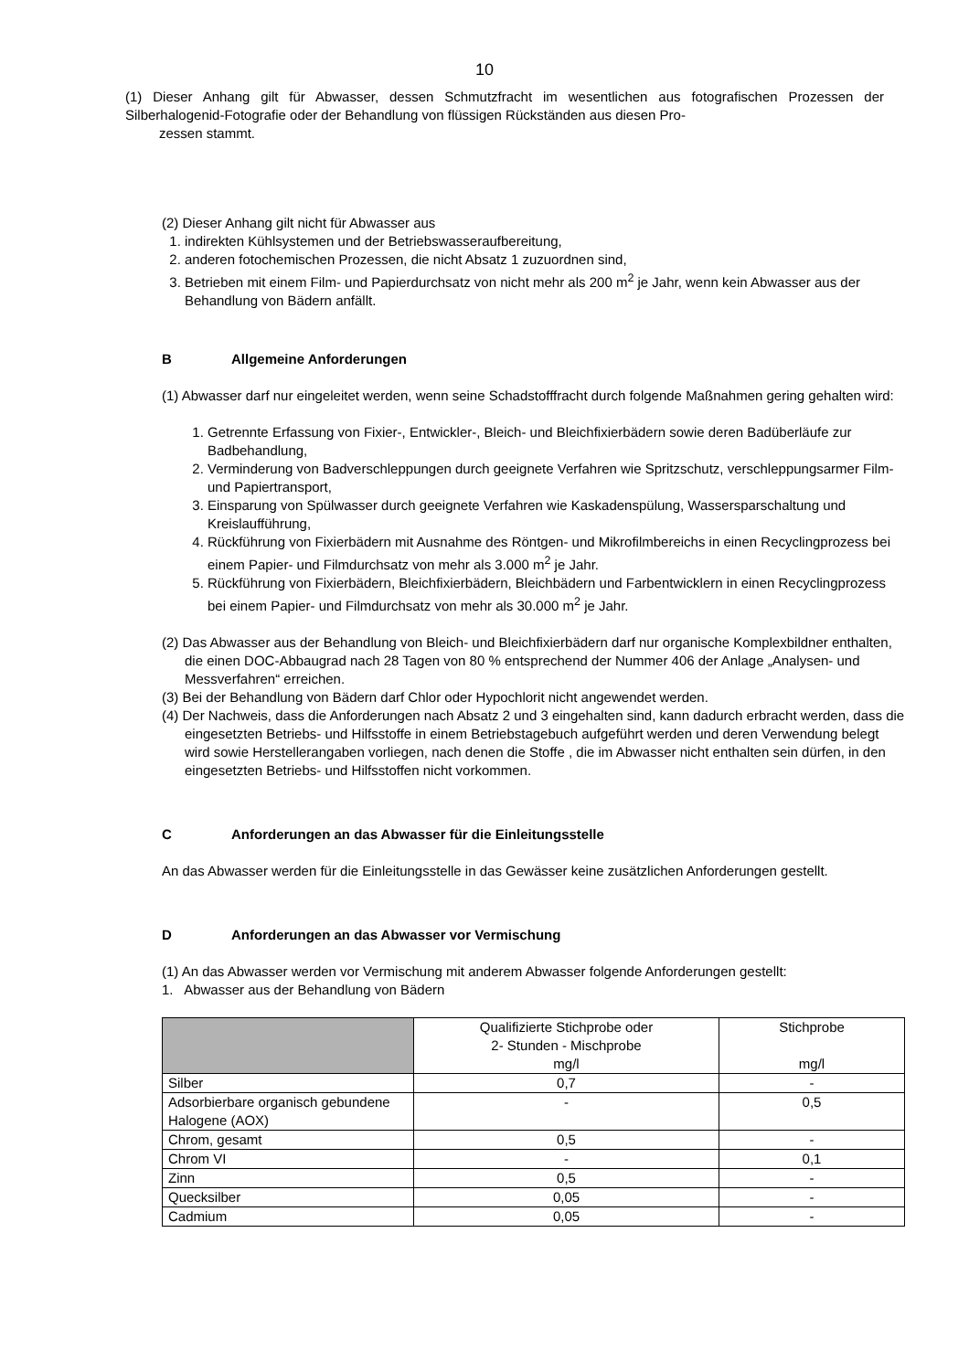10
(1) Dieser Anhang gilt für Abwasser, dessen Schmutzfracht im wesentlichen aus fotografischen Prozessen der Silberhalogenid-Fotografie oder der Behandlung von flüssigen Rückständen aus diesen Pro-
zessen stammt.
(2) Dieser Anhang gilt nicht für Abwasser aus
1. indirekten Kühlsystemen und der Betriebswasseraufbereitung,
2. anderen fotochemischen Prozessen, die nicht Absatz 1 zuzuordnen sind,
3. Betrieben mit einem Film- und Papierdurchsatz von nicht mehr als 200 m<sup>2</sup> je Jahr, wenn kein Abwasser aus der Behandlung von Bädern anfällt.
B Allgemeine Anforderungen
(1) Abwasser darf nur eingeleitet werden, wenn seine Schadstofffracht durch folgende Maßnahmen gering gehalten wird:
1. Getrennte Erfassung von Fixier-, Entwickler-, Bleich- und Bleichfixierbädern sowie deren Badüberläufe zur Badbehandlung,
2. Verminderung von Badverschleppungen durch geeignete Verfahren wie Spritzschutz, verschleppungsarmer Film- und Papiertransport,
3. Einsparung von Spülwasser durch geeignete Verfahren wie Kaskadenspülung, Wassersparschaltung und Kreislaufführung,
4. Rückführung von Fixierbädern mit Ausnahme des Röntgen- und Mikrofilmbereichs in einen Recyclingprozess bei einem Papier- und Filmdurchsatz von mehr als 3.000 m<sup>2</sup> je Jahr.
5. Rückführung von Fixierbädern, Bleichfixierbädern, Bleichbädern und Farbentwicklern in einen Recyclingprozess bei einem Papier- und Filmdurchsatz von mehr als 30.000 m<sup>2</sup> je Jahr.
(2) Das Abwasser aus der Behandlung von Bleich- und Bleichfixierbädern darf nur organische Komplexbildner enthalten, die einen DOC-Abbaugrad nach 28 Tagen von 80 % entsprechend der Nummer 406 der Anlage „Analysen- und Messverfahren“ erreichen.
(3) Bei der Behandlung von Bädern darf Chlor oder Hypochlorit nicht angewendet werden.
(4) Der Nachweis, dass die Anforderungen nach Absatz 2 und 3 eingehalten sind, kann dadurch erbracht werden, dass die eingesetzten Betriebs- und Hilfsstoffe in einem Betriebstagebuch aufgeführt werden und deren Verwendung belegt wird sowie Herstellerangaben vorliegen, nach denen die Stoffe , die im Abwasser nicht enthalten sein dürfen, in den eingesetzten Betriebs- und Hilfsstoffen nicht vorkommen.
C Anforderungen an das Abwasser für die Einleitungsstelle
An das Abwasser werden für die Einleitungsstelle in das Gewässer keine zusätzlichen Anforderungen gestellt.
D Anforderungen an das Abwasser vor Vermischung
(1) An das Abwasser werden vor Vermischung mit anderem Abwasser folgende Anforderungen gestellt:
1. Abwasser aus der Behandlung von Bädern
| | Qualifizierte Stichprobe oder 2- Stunden - Mischprobe mg/l | Stichprobe mg/l |
| --- | --- | --- |
| Silber | 0,7 | - |
| Adsorbierbare organisch gebundene Halogene (AOX) | - | 0,5 |
| Chrom, gesamt | 0,5 | - |
| Chrom VI | - | 0,1 |
| Zinn | 0,5 | - |
| Quecksilber | 0,05 | - |
| Cadmium | 0,05 | - |